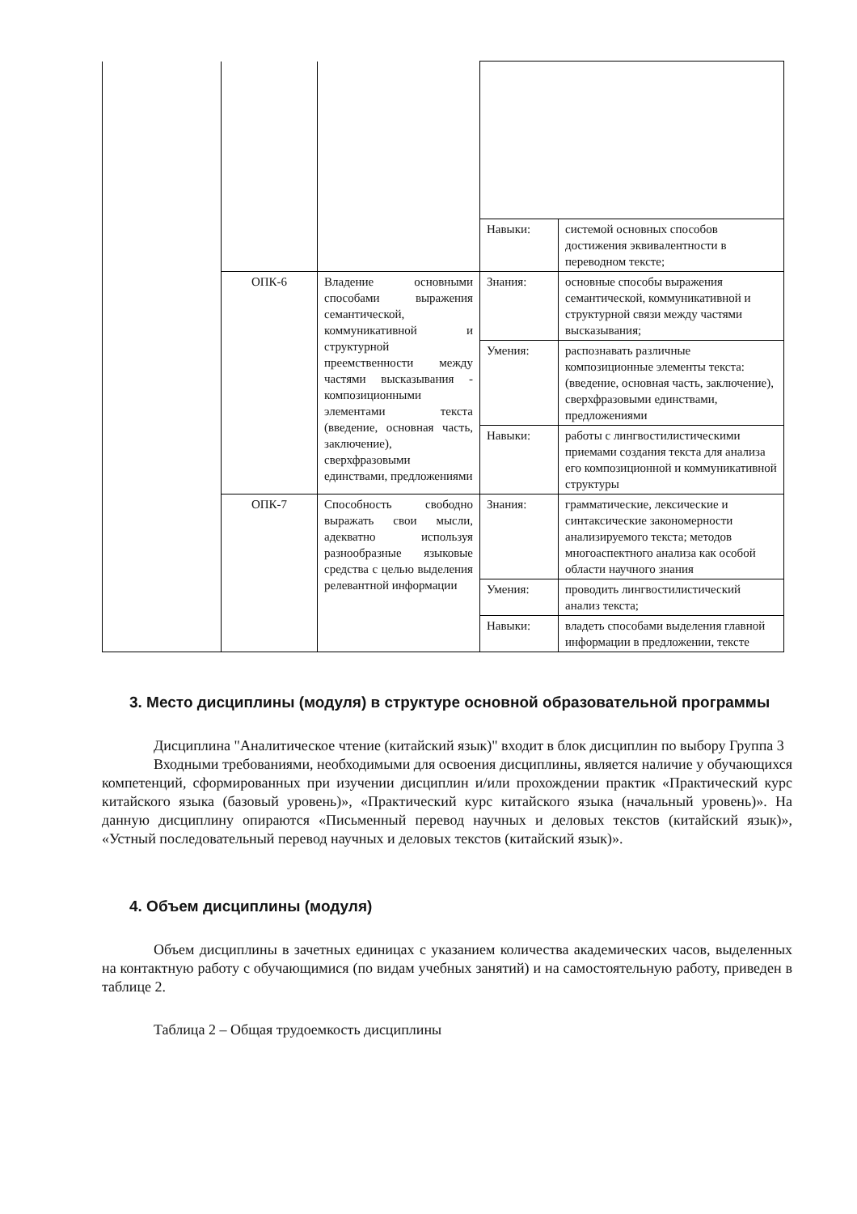| | | | Навыки: | системой основных способов достижения эквивалентности в переводном тексте; |
| | ОПК-6 | Владение основными способами выражения семантической, коммуникативной и структурной преемственности между частями высказывания - композиционными элементами текста (введение, основная часть, заключение), сверхфразовыми единствами, предложениями | Знания: | основные способы выражения семантической, коммуникативной и структурной связи между частями высказывания; |
| | | | Умения: | распознавать различные композиционные элементы текста: (введение, основная часть, заключение), сверхфразовыми единствами, предложениями |
| | | | Навыки: | работы с лингвостилистическими приемами создания текста для анализа его композиционной и коммуникативной структуры |
| | ОПК-7 | Способность свободно выражать свои мысли, адекватно используя разнообразные языковые средства с целью выделения релевантной информации | Знания: | грамматические, лексические и синтаксические закономерности анализируемого текста; методов многоаспектного анализа как особой области научного знания |
| | | | Умения: | проводить лингвостилистический анализ текста; |
| | | | Навыки: | владеть способами выделения главной информации в предложении, тексте |
3. Место дисциплины (модуля) в структуре основной образовательной программы
Дисциплина "Аналитическое чтение (китайский язык)" входит в блок дисциплин по выбору Группа 3
Входными требованиями, необходимыми для освоения дисциплины, является наличие у обучающихся компетенций, сформированных при изучении дисциплин и/или прохождении практик «Практический курс китайского языка (базовый уровень)», «Практический курс китайского языка (начальный уровень)». На данную дисциплину опираются «Письменный перевод научных и деловых текстов (китайский язык)», «Устный последовательный перевод научных и деловых текстов (китайский язык)».
4. Объем дисциплины (модуля)
Объем дисциплины в зачетных единицах с указанием количества академических часов, выделенных на контактную работу с обучающимися (по видам учебных занятий) и на самостоятельную работу, приведен в таблице 2.
Таблица 2 – Общая трудоемкость дисциплины